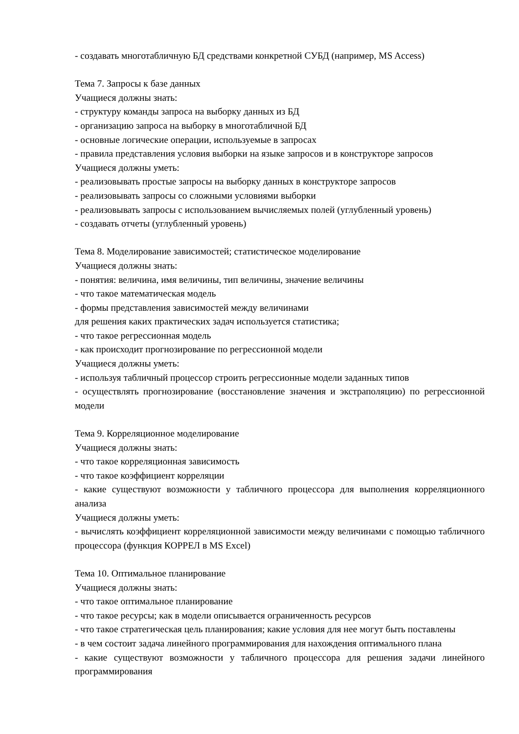- создавать многотабличную БД средствами конкретной СУБД (например, MS Access)
Тема 7. Запросы к базе данных
Учащиеся должны знать:
- структуру команды запроса на выборку данных из БД
- организацию запроса на выборку в многотабличной БД
- основные логические операции, используемые в запросах
- правила представления условия выборки на языке запросов и в конструкторе запросов
Учащиеся должны уметь:
- реализовывать простые запросы на выборку данных в конструкторе запросов
- реализовывать запросы со сложными условиями выборки
- реализовывать запросы с использованием вычисляемых полей (углубленный уровень)
- создавать отчеты (углубленный уровень)
Тема 8. Моделирование зависимостей; статистическое моделирование
Учащиеся должны знать:
- понятия: величина, имя величины, тип величины, значение величины
- что такое математическая модель
- формы представления зависимостей между величинами
для решения каких практических задач используется статистика;
- что такое регрессионная модель
- как происходит прогнозирование по регрессионной модели
Учащиеся должны уметь:
- используя табличный процессор строить регрессионные модели заданных типов
- осуществлять прогнозирование (восстановление значения и экстраполяцию) по регрессионной модели
Тема 9. Корреляционное моделирование
Учащиеся должны знать:
- что такое корреляционная зависимость
- что такое коэффициент корреляции
- какие существуют возможности у табличного процессора для выполнения корреляционного анализа
Учащиеся должны уметь:
- вычислять коэффициент корреляционной зависимости между величинами с помощью табличного процессора (функция КОРРЕЛ в MS Excel)
Тема 10. Оптимальное планирование
Учащиеся должны знать:
- что такое оптимальное планирование
- что такое ресурсы; как в модели описывается ограниченность ресурсов
- что такое стратегическая цель планирования; какие условия для нее могут быть поставлены
- в чем состоит задача линейного программирования для нахождения оптимального плана
- какие существуют возможности у табличного процессора для решения задачи линейного программирования